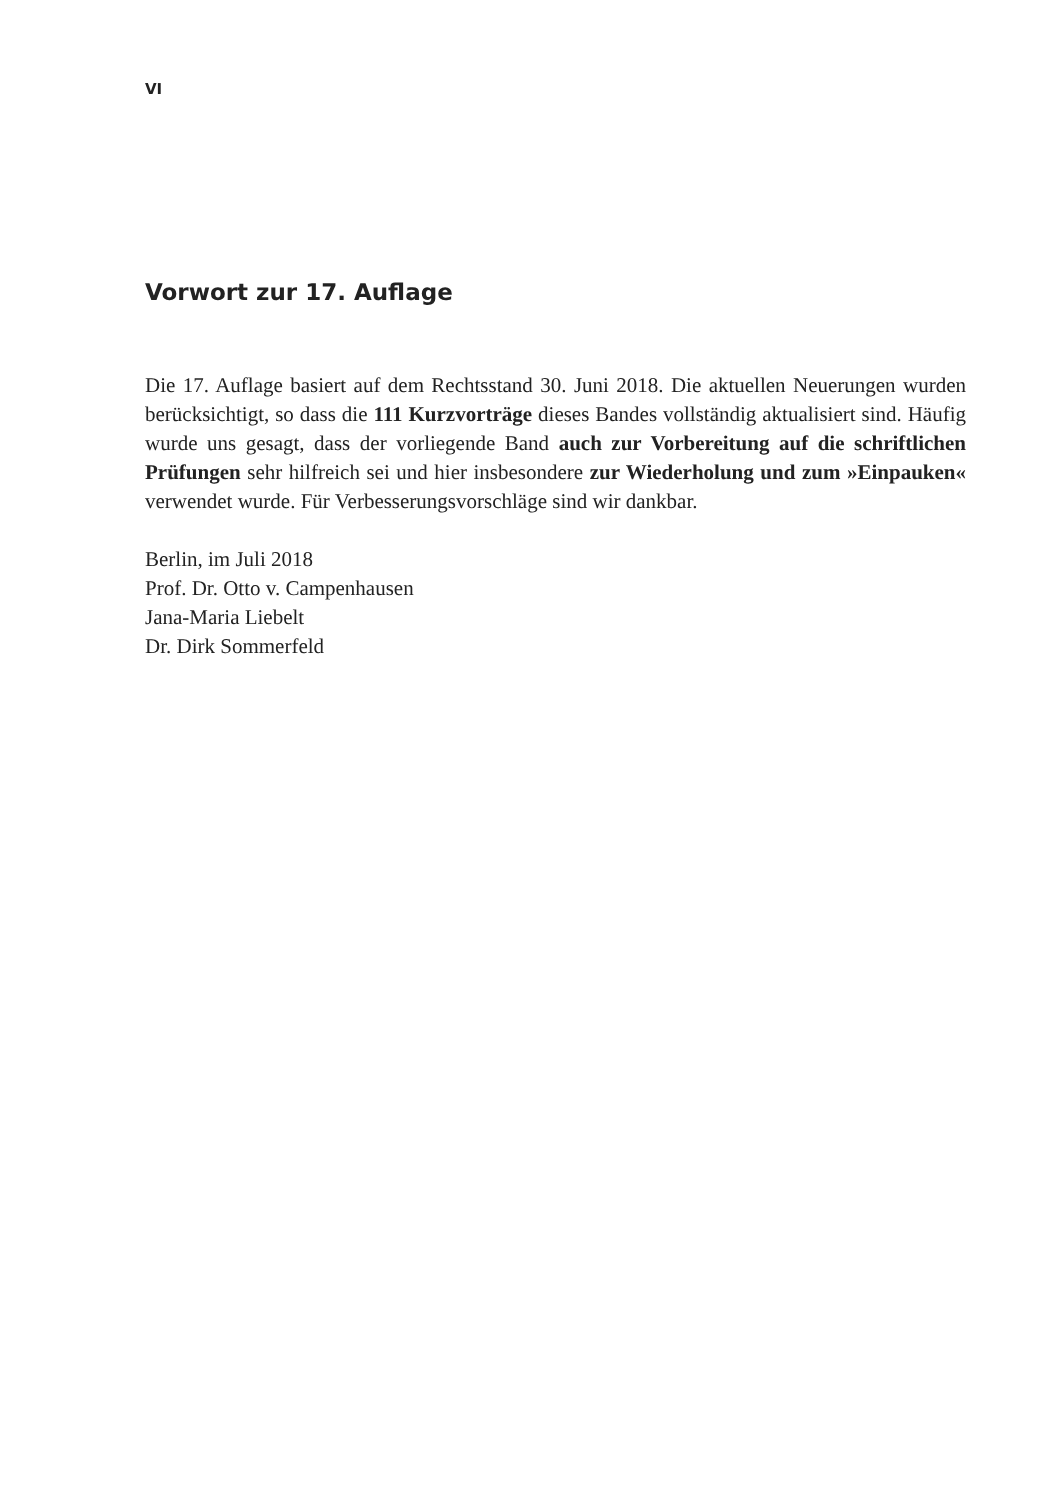VI
Vorwort zur 17. Auflage
Die 17. Auflage basiert auf dem Rechtsstand 30. Juni 2018. Die aktuellen Neuerungen wurden berücksichtigt, so dass die 111 Kurzvorträge dieses Bandes vollständig aktualisiert sind. Häufig wurde uns gesagt, dass der vorliegende Band auch zur Vorbereitung auf die schriftlichen Prüfungen sehr hilfreich sei und hier insbesondere zur Wiederholung und zum »Einpauken« verwendet wurde. Für Verbesserungsvorschläge sind wir dankbar.
Berlin, im Juli 2018
Prof. Dr. Otto v. Campenhausen
Jana-Maria Liebelt
Dr. Dirk Sommerfeld